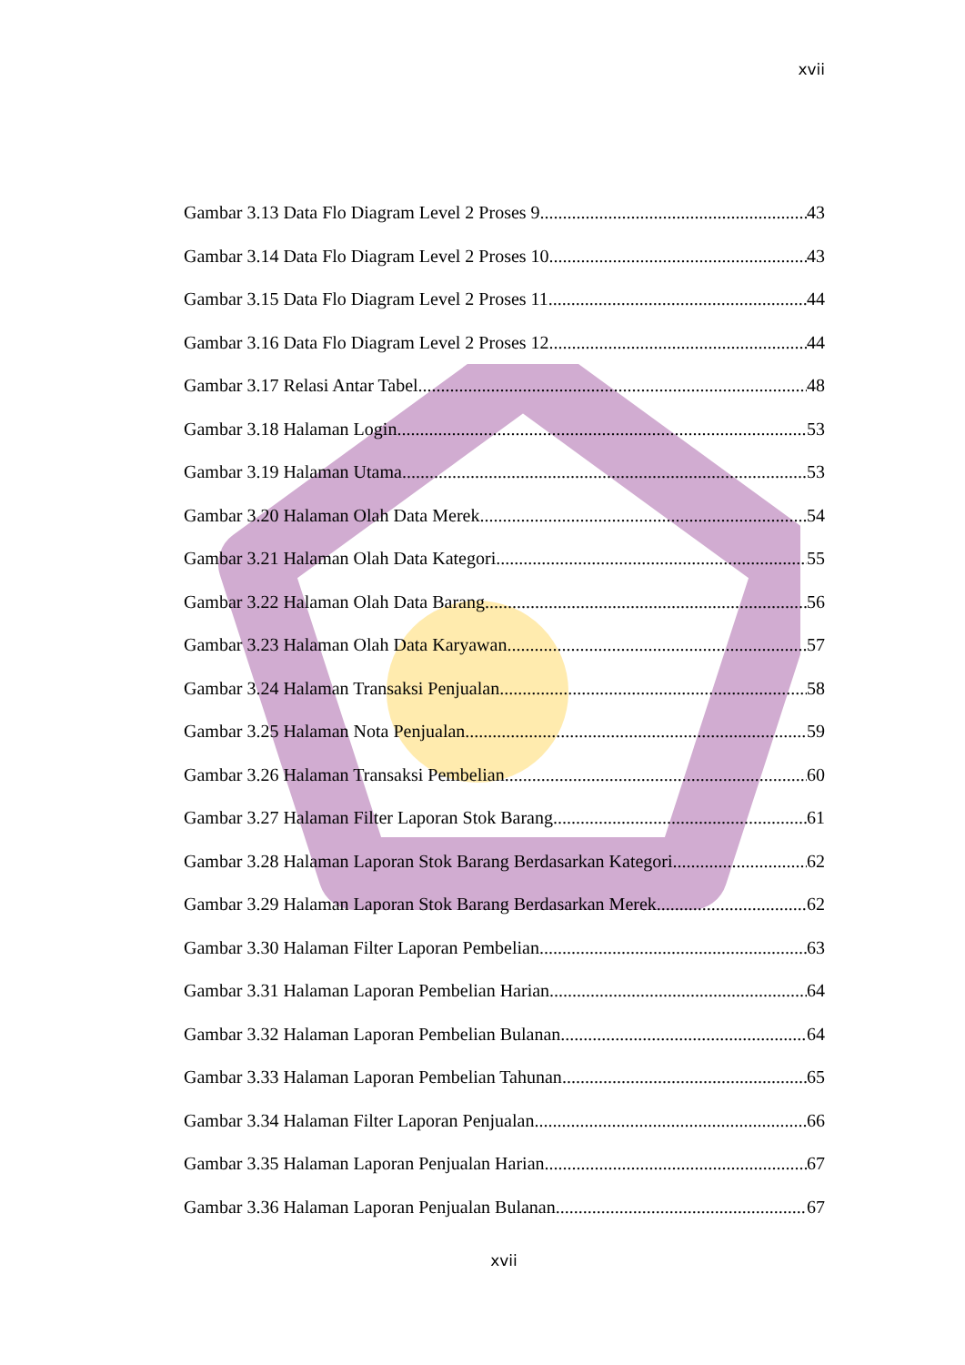xvii
Gambar 3.13 Data Flo Diagram Level 2 Proses 9 43
Gambar 3.14 Data Flo Diagram Level 2 Proses 10 43
Gambar 3.15 Data Flo Diagram Level 2 Proses 11 44
Gambar 3.16 Data Flo Diagram Level 2 Proses 12 44
Gambar 3.17 Relasi Antar Tabel 48
Gambar 3.18 Halaman Login 53
Gambar 3.19 Halaman Utama 53
Gambar 3.20 Halaman Olah Data Merek 54
Gambar 3.21 Halaman Olah Data Kategori 55
Gambar 3.22 Halaman Olah Data Barang 56
Gambar 3.23 Halaman Olah Data Karyawan 57
Gambar 3.24 Halaman Transaksi Penjualan 58
Gambar 3.25 Halaman Nota Penjualan 59
Gambar 3.26 Halaman Transaksi Pembelian 60
Gambar 3.27 Halaman Filter Laporan Stok Barang 61
Gambar 3.28 Halaman Laporan Stok Barang Berdasarkan Kategori 62
Gambar 3.29 Halaman Laporan Stok Barang Berdasarkan Merek 62
Gambar 3.30 Halaman Filter Laporan Pembelian 63
Gambar 3.31 Halaman Laporan Pembelian Harian 64
Gambar 3.32 Halaman Laporan Pembelian Bulanan 64
Gambar 3.33 Halaman Laporan Pembelian Tahunan 65
Gambar 3.34 Halaman Filter Laporan Penjualan 66
Gambar 3.35 Halaman Laporan Penjualan Harian 67
Gambar 3.36 Halaman Laporan Penjualan Bulanan 67
xvii